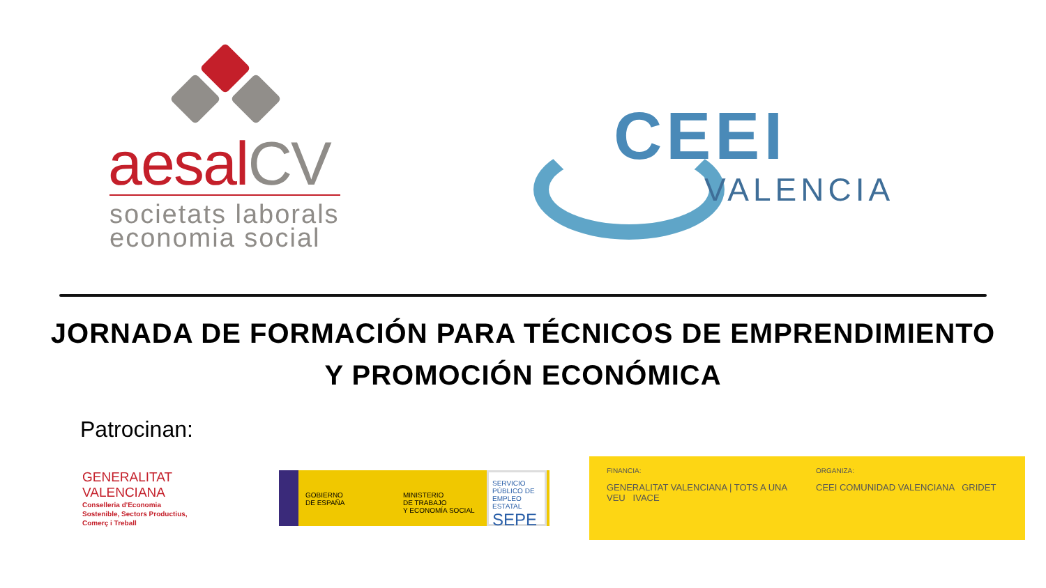aesal CV
societats laborals
economia social
CEEI
VALENCIA
JORNADA DE FORMACIÓN PARA TÉCNICOS DE EMPRENDIMIENTO
Y PROMOCIÓN ECONÓMICA
Patrocinan:
GENERALITAT
VALENCIANA
Conselleria d'Economia
Sostenible, Sectors Productius,
Comerç i Treball
GOBIERNO
DE ESPAÑA
MINISTERIO
DE TRABAJO
Y ECONOMÍA SOCIAL
SERVICIO PÚBLICO DE EMPLEO ESTATAL
SEPE
FINANCIA:
GENERALITAT VALENCIANA | TOTS A UNA VEU IVACE
ORGANIZA:
CEEI COMUNIDAD VALENCIANA GRIDET